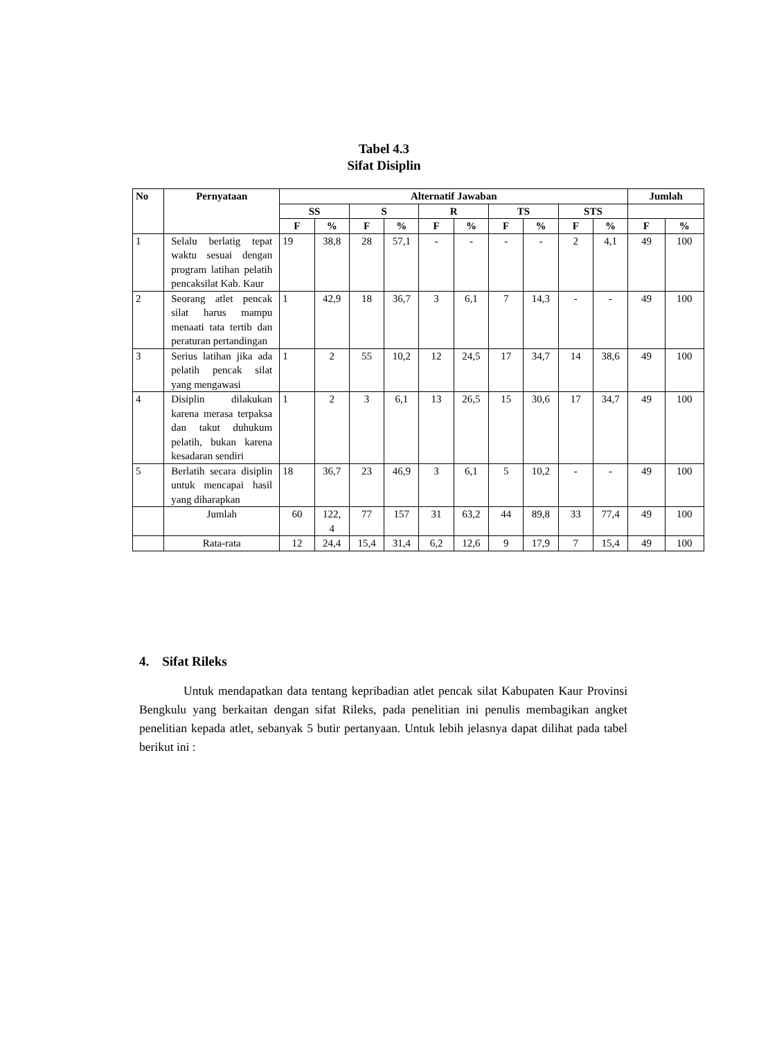Tabel 4.3
Sifat Disiplin
| No | Pernyataan | Alternatif Jawaban | | | | | | | | | | Jumlah | |
| --- | --- | --- | --- | --- | --- | --- | --- | --- | --- | --- | --- | --- | --- |
| | | SS | | S | | R | | TS | | STS | | | |
| | | F | % | F | % | F | % | F | % | F | % | F | % |
| 1 | Selalu berlatig tepat waktu sesuai dengan program latihan pelatih pencaksilat Kab. Kaur | 19 | 38,8 | 28 | 57,1 | - | - | - | - | 2 | 4,1 | 49 | 100 |
| 2 | Seorang atlet pencak silat harus mampu menaati tata tertib dan peraturan pertandingan | 1 | 42,9 | 18 | 36,7 | 3 | 6,1 | 7 | 14,3 | - | - | 49 | 100 |
| 3 | Serius latihan jika ada pelatih pencak silat yang mengawasi | 1 | 2 | 55 | 10,2 | 12 | 24,5 | 17 | 34,7 | 14 | 38,6 | 49 | 100 |
| 4 | Disiplin dilakukan karena merasa terpaksa dan takut duhukum pelatih, bukan karena kesadaran sendiri | 1 | 2 | 3 | 6,1 | 13 | 26,5 | 15 | 30,6 | 17 | 34,7 | 49 | 100 |
| 5 | Berlatih secara disiplin untuk mencapai hasil yang diharapkan | 18 | 36,7 | 23 | 46,9 | 3 | 6,1 | 5 | 10,2 | - | - | 49 | 100 |
| | Jumlah | 60 | 122, 4 | 77 | 157 | 31 | 63,2 | 44 | 89,8 | 33 | 77,4 | 49 | 100 |
| | Rata-rata | 12 | 24,4 | 15,4 | 31,4 | 6,2 | 12,6 | 9 | 17,9 | 7 | 15,4 | 49 | 100 |
4. Sifat Rileks
Untuk mendapatkan data tentang kepribadian atlet pencak silat Kabupaten Kaur Provinsi Bengkulu yang berkaitan dengan sifat Rileks, pada penelitian ini penulis membagikan angket penelitian kepada atlet, sebanyak 5 butir pertanyaan. Untuk lebih jelasnya dapat dilihat pada tabel berikut ini :